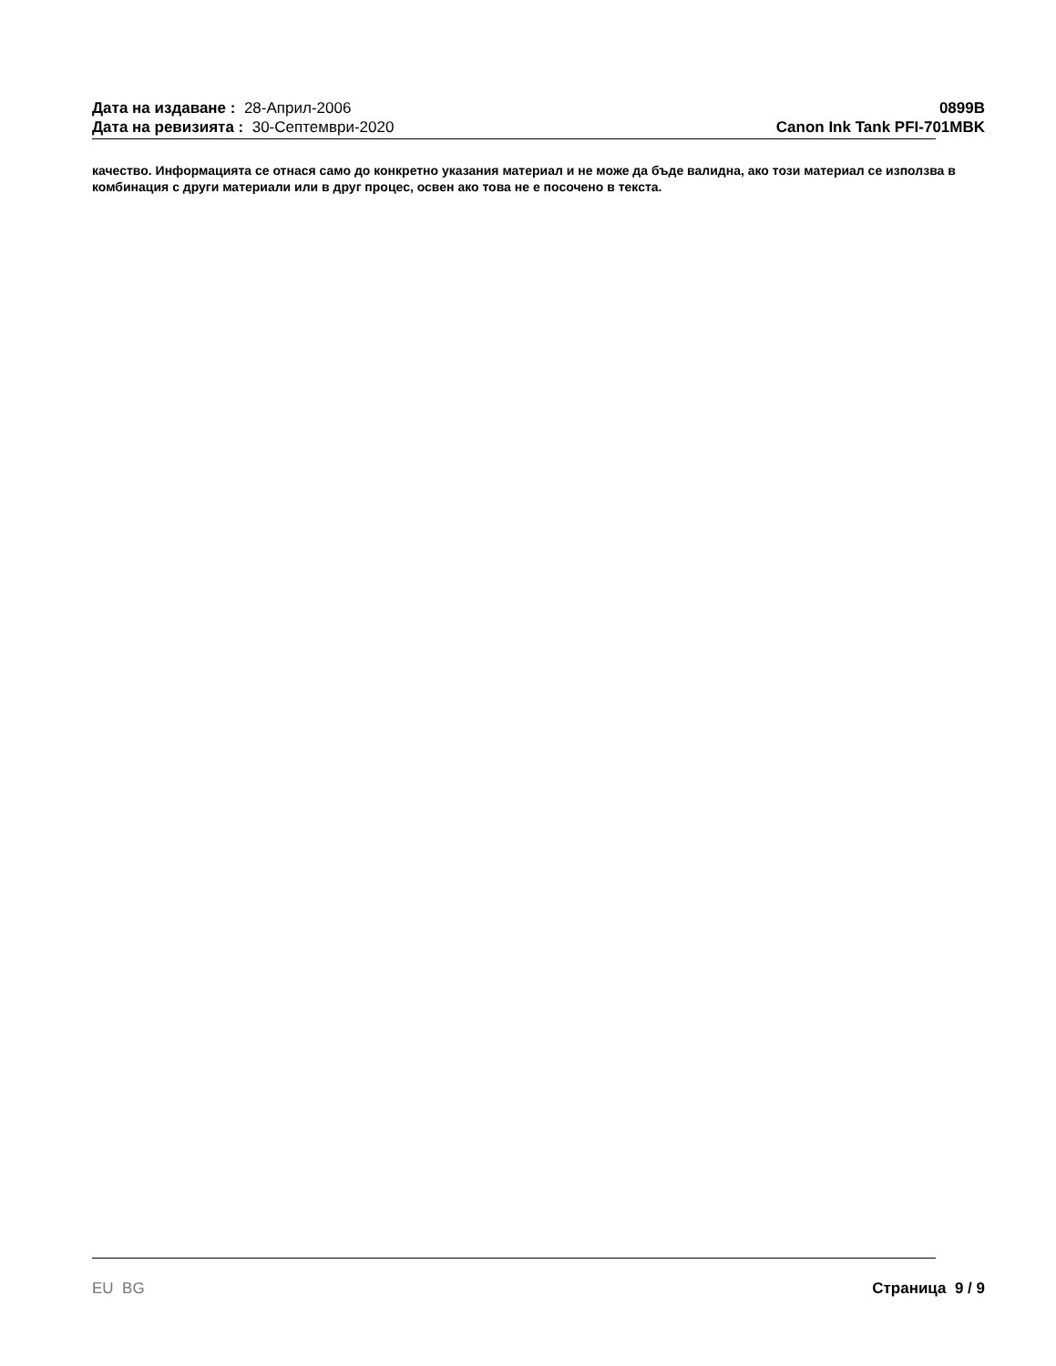Дата на издаване : 28-Април-2006
Дата на ревизията : 30-Септември-2020
0899B
Canon Ink Tank PFI-701MBK
качество. Информацията се отнася само до конкретно указания материал и не може да бъде валидна, ако този материал се използва в комбинация с други материали или в друг процес, освен ако това не е посочено в текста.
EU BG Страница 9 / 9